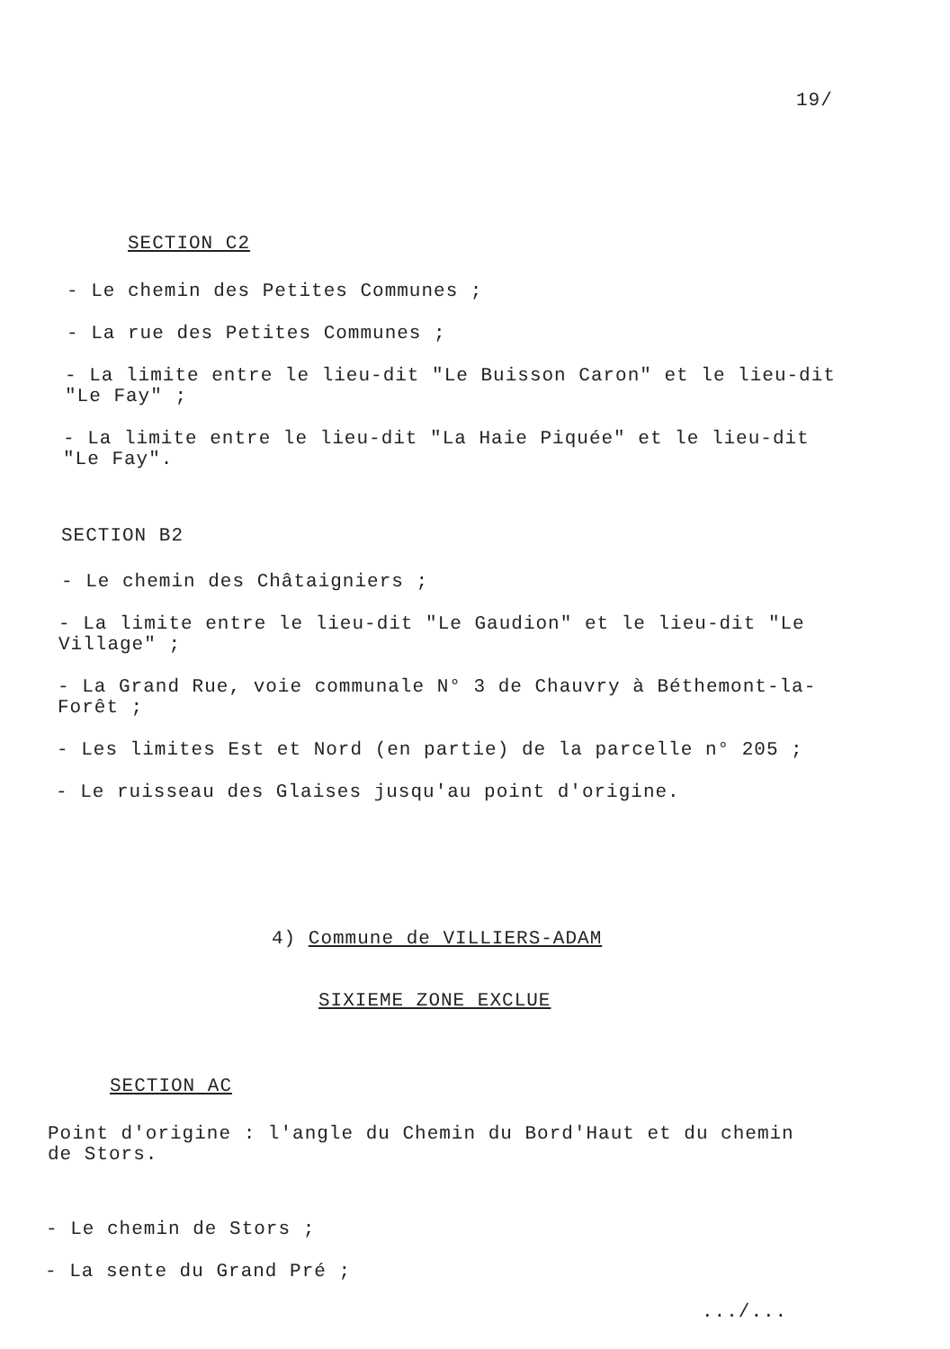19/
SECTION C2
- Le chemin des Petites Communes ;
- La rue des Petites Communes ;
- La limite entre le lieu-dit "Le Buisson Caron" et le lieu-dit "Le Fay" ;
- La limite entre le lieu-dit "La Haie Piquée" et le lieu-dit "Le Fay".
SECTION B2
- Le chemin des Châtaigniers ;
- La limite entre le lieu-dit "Le Gaudion" et le lieu-dit "Le Village" ;
- La Grand Rue, voie communale N° 3 de Chauvry à Béthemont-la-Forêt ;
- Les limites Est et Nord (en partie) de la parcelle n° 205 ;
- Le ruisseau des Glaises jusqu'au point d'origine.
4) Commune de VILLIERS-ADAM
SIXIEME ZONE EXCLUE
SECTION AC
Point d'origine : l'angle du Chemin du Bord'Haut et du chemin de Stors.
- Le chemin de Stors ;
- La sente du Grand Pré ;
.../...